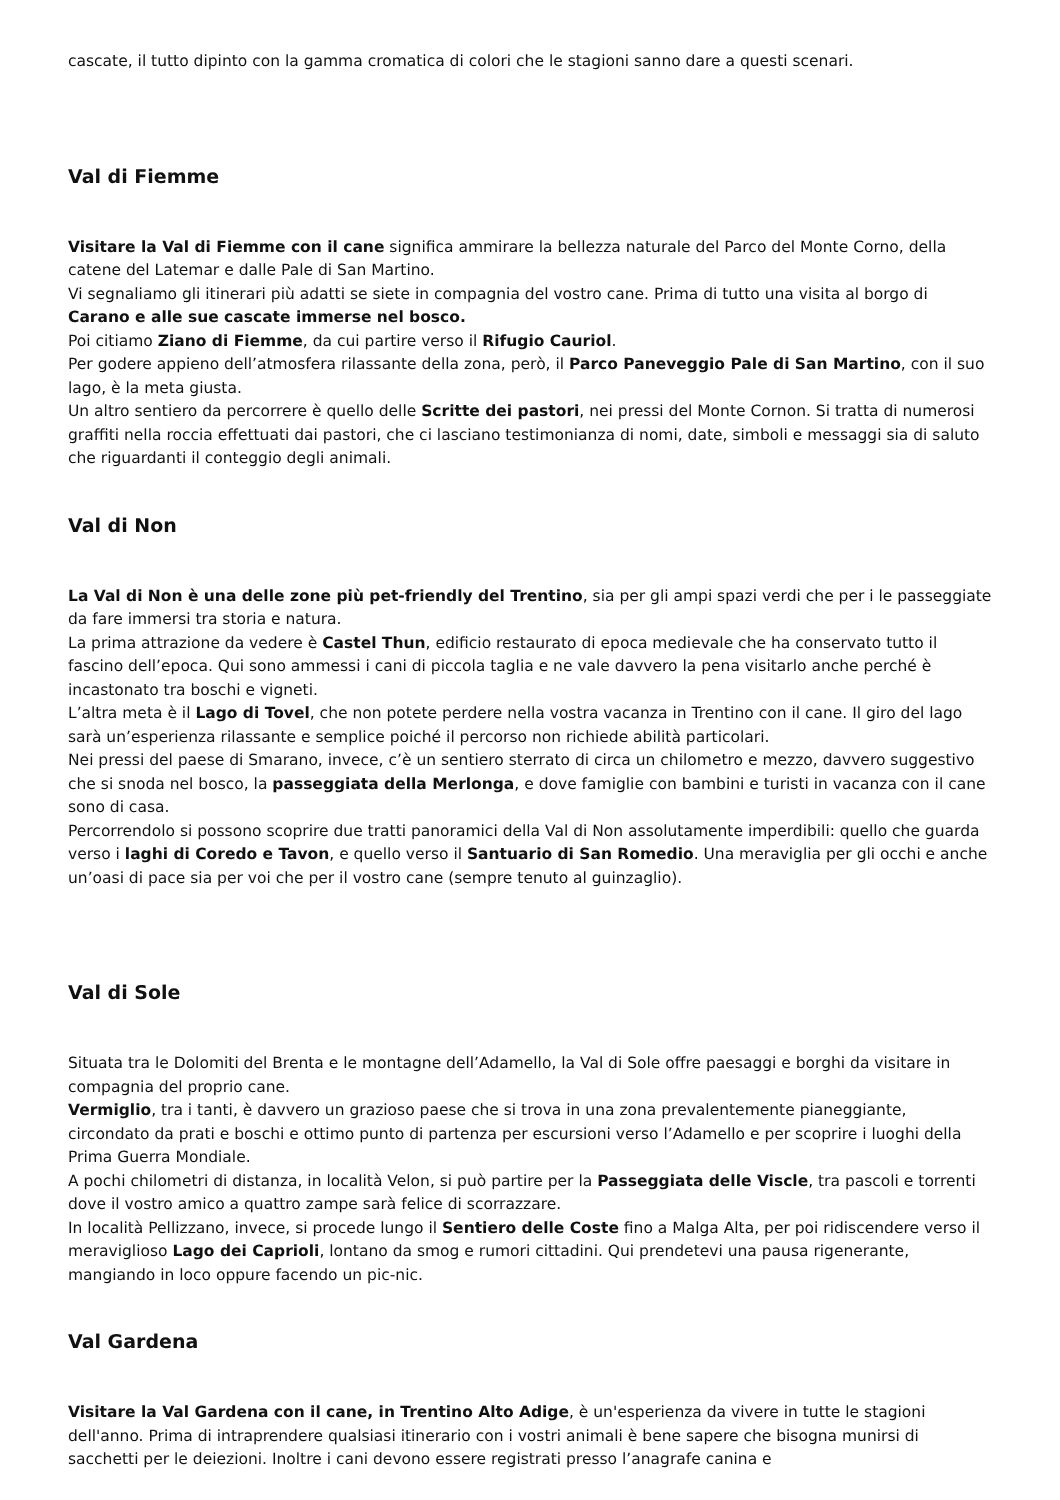cascate, il tutto dipinto con la gamma cromatica di colori che le stagioni sanno dare a questi scenari.
Val di Fiemme
Visitare la Val di Fiemme con il cane significa ammirare la bellezza naturale del Parco del Monte Corno, della catene del Latemar e dalle Pale di San Martino.
Vi segnaliamo gli itinerari più adatti se siete in compagnia del vostro cane. Prima di tutto una visita al borgo di Carano e alle sue cascate immerse nel bosco.
Poi citiamo Ziano di Fiemme, da cui partire verso il Rifugio Cauriol.
Per godere appieno dell’atmosfera rilassante della zona, però, il Parco Paneveggio Pale di San Martino, con il suo lago, è la meta giusta.
Un altro sentiero da percorrere è quello delle Scritte dei pastori, nei pressi del Monte Cornon. Si tratta di numerosi graffiti nella roccia effettuati dai pastori, che ci lasciano testimonianza di nomi, date, simboli e messaggi sia di saluto che riguardanti il conteggio degli animali.
Val di Non
La Val di Non è una delle zone più pet-friendly del Trentino, sia per gli ampi spazi verdi che per i le passeggiate da fare immersi tra storia e natura.
La prima attrazione da vedere è Castel Thun, edificio restaurato di epoca medievale che ha conservato tutto il fascino dell’epoca. Qui sono ammessi i cani di piccola taglia e ne vale davvero la pena visitarlo anche perché è incastonato tra boschi e vigneti.
L’altra meta è il Lago di Tovel, che non potete perdere nella vostra vacanza in Trentino con il cane. Il giro del lago sarà un’esperienza rilassante e semplice poiché il percorso non richiede abilità particolari.
Nei pressi del paese di Smarano, invece, c’è un sentiero sterrato di circa un chilometro e mezzo, davvero suggestivo che si snoda nel bosco, la passeggiata della Merlonga, e dove famiglie con bambini e turisti in vacanza con il cane sono di casa.
Percorrendolo si possono scoprire due tratti panoramici della Val di Non assolutamente imperdibili: quello che guarda verso i laghi di Coredo e Tavon, e quello verso il Santuario di San Romedio. Una meraviglia per gli occhi e anche un’oasi di pace sia per voi che per il vostro cane (sempre tenuto al guinzaglio).
Val di Sole
Situata tra le Dolomiti del Brenta e le montagne dell’Adamello, la Val di Sole offre paesaggi e borghi da visitare in compagnia del proprio cane.
Vermiglio, tra i tanti, è davvero un grazioso paese che si trova in una zona prevalentemente pianeggiante, circondato da prati e boschi e ottimo punto di partenza per escursioni verso l’Adamello e per scoprire i luoghi della Prima Guerra Mondiale.
A pochi chilometri di distanza, in località Velon, si può partire per la Passeggiata delle Viscle, tra pascoli e torrenti dove il vostro amico a quattro zampe sarà felice di scorrazzare.
In località Pellizzano, invece, si procede lungo il Sentiero delle Coste fino a Malga Alta, per poi ridiscendere verso il meraviglioso Lago dei Caprioli, lontano da smog e rumori cittadini. Qui prendetevi una pausa rigenerante, mangiando in loco oppure facendo un pic-nic.
Val Gardena
Visitare la Val Gardena con il cane, in Trentino Alto Adige, è un'esperienza da vivere in tutte le stagioni dell'anno. Prima di intraprendere qualsiasi itinerario con i vostri animali è bene sapere che bisogna munirsi di sacchetti per le deiezioni. Inoltre i cani devono essere registrati presso l’anagrafe canina e